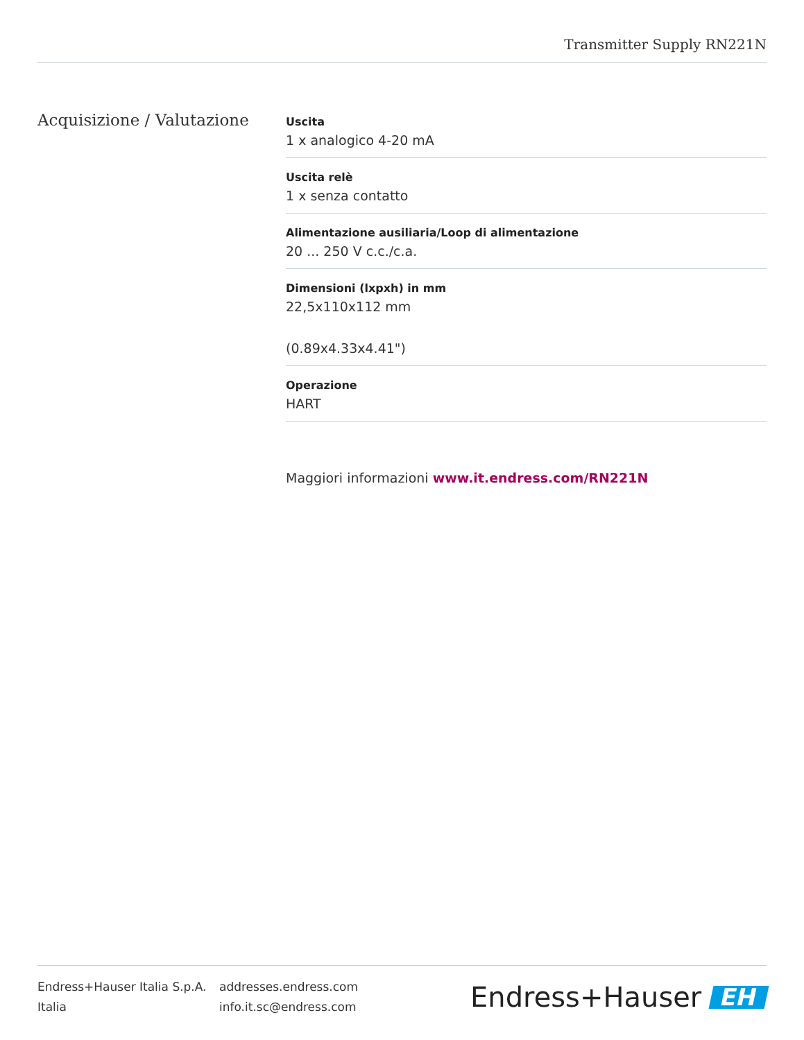Transmitter Supply RN221N
Acquisizione / Valutazione
Uscita
1 x analogico 4-20 mA
Uscita relè
1 x senza contatto
Alimentazione ausiliaria/Loop di alimentazione
20 ... 250 V c.c./c.a.
Dimensioni (lxpxh) in mm
22,5x110x112 mm
(0.89x4.33x4.41")
Operazione
HART
Maggiori informazioni www.it.endress.com/RN221N
Endress+Hauser Italia S.p.A.
Italia
addresses.endress.com
info.it.sc@endress.com
Endress+Hauser EH